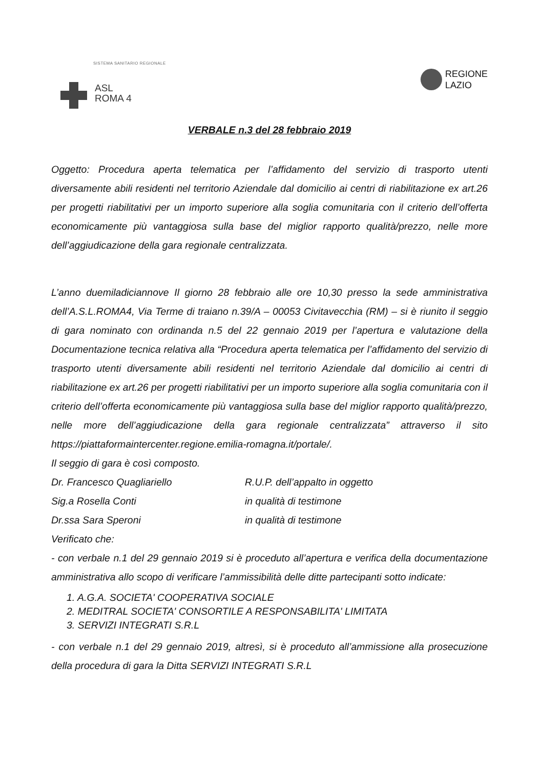SISTEMA SANITARIO REGIONALE
ASL
ROMA 4
REGIONE
LAZIO
VERBALE n.3 del 28 febbraio 2019
Oggetto: Procedura aperta telematica per l’affidamento del servizio di trasporto utenti diversamente abili residenti nel territorio Aziendale dal domicilio ai centri di riabilitazione ex art.26 per progetti riabilitativi per un importo superiore alla soglia comunitaria con il criterio dell’offerta economicamente più vantaggiosa sulla base del miglior rapporto qualità/prezzo, nelle more dell’aggiudicazione della gara regionale centralizzata.
L’anno duemiladiciannove Il giorno 28 febbraio alle ore 10,30 presso la sede amministrativa dell’A.S.L.ROMA4, Via Terme di traiano n.39/A – 00053 Civitavecchia (RM) – si è riunito il seggio di gara nominato con ordinanda n.5 del 22 gennaio 2019 per l’apertura e valutazione della Documentazione tecnica relativa alla “Procedura aperta telematica per l’affidamento del servizio di trasporto utenti diversamente abili residenti nel territorio Aziendale dal domicilio ai centri di riabilitazione ex art.26 per progetti riabilitativi per un importo superiore alla soglia comunitaria con il criterio dell’offerta economicamente più vantaggiosa sulla base del miglior rapporto qualità/prezzo, nelle more dell’aggiudicazione della gara regionale centralizzata” attraverso il sito https://piattaformaintercenter.regione.emilia-romagna.it/portale/.
Il seggio di gara è così composto.
Dr. Francesco Quagliariello R.U.P. dell’appalto in oggetto
Sig.a Rosella Conti in qualità di testimone
Dr.ssa Sara Speroni in qualità di testimone
Verificato che:
- con verbale n.1 del 29 gennaio 2019 si è proceduto all’apertura e verifica della documentazione amministrativa allo scopo di verificare l’ammissibilità delle ditte partecipanti sotto indicate:
1. A.G.A. SOCIETA' COOPERATIVA SOCIALE
2. MEDITRAL SOCIETA' CONSORTILE A RESPONSABILITA' LIMITATA
3. SERVIZI INTEGRATI S.R.L
- con verbale n.1 del 29 gennaio 2019, altresì, si è proceduto all’ammissione alla prosecuzione della procedura di gara la Ditta SERVIZI INTEGRATI S.R.L